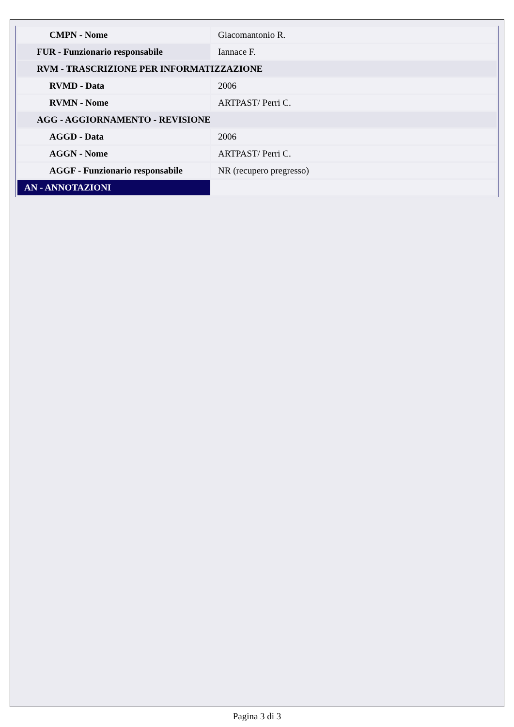| CMPN - Nome | Giacomantonio R. |
| FUR - Funzionario responsabile | Iannace F. |
| RVM - TRASCRIZIONE PER INFORMATIZZAZIONE | |
| RVMD - Data | 2006 |
| RVMN - Nome | ARTPAST/ Perri C. |
| AGG - AGGIORNAMENTO - REVISIONE | |
| AGGD - Data | 2006 |
| AGGN - Nome | ARTPAST/ Perri C. |
| AGGF - Funzionario responsabile | NR (recupero pregresso) |
| AN - ANNOTAZIONI | |
Pagina 3 di 3